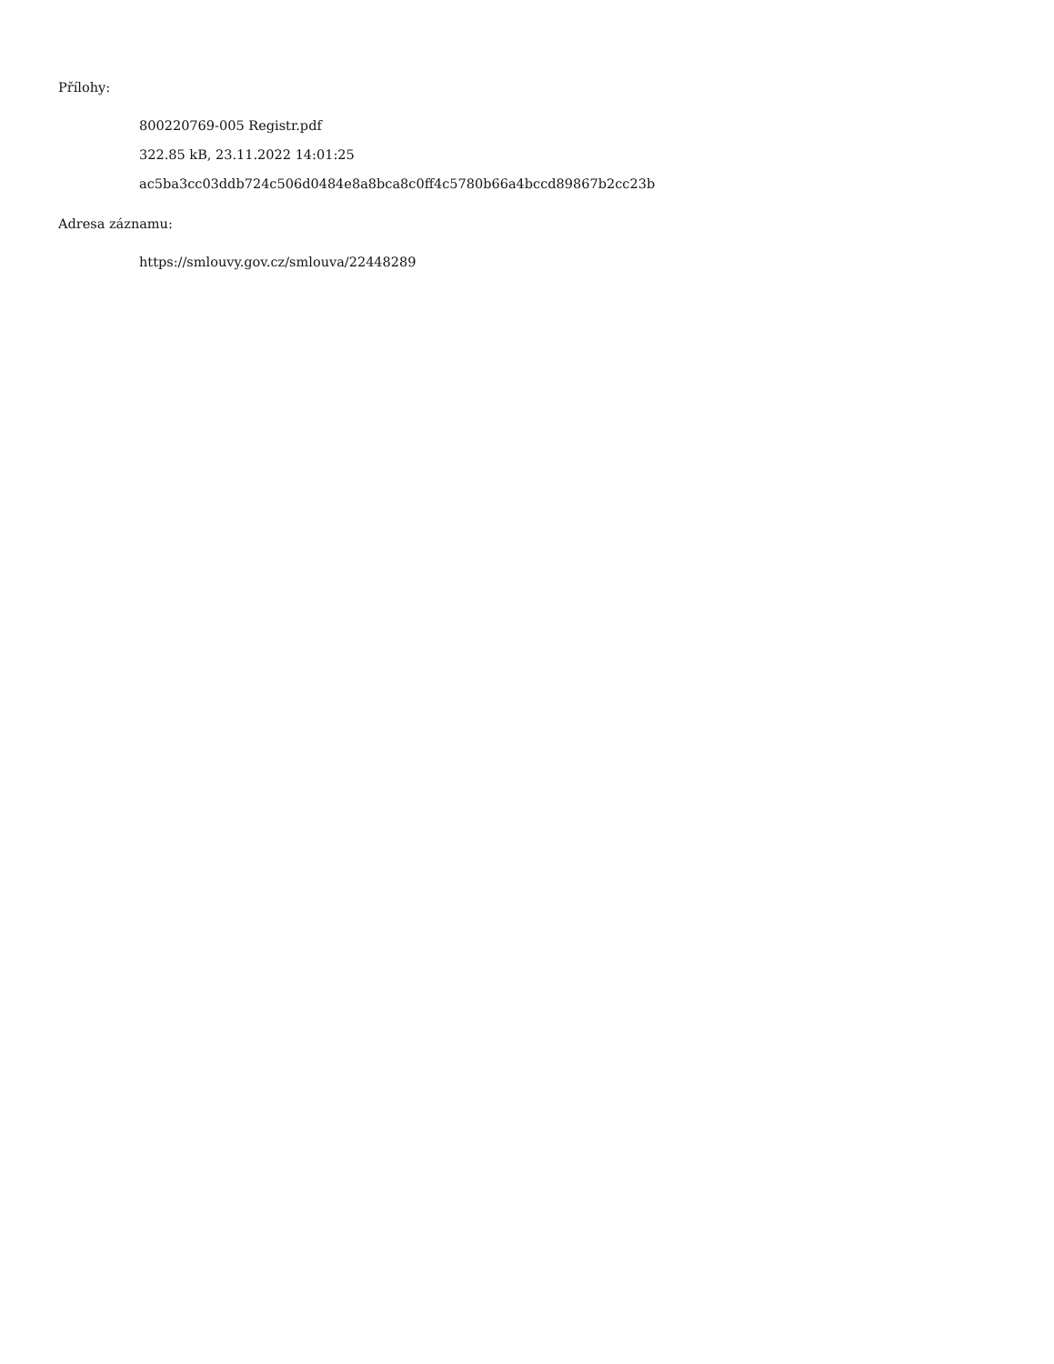Přílohy:
800220769-005 Registr.pdf
322.85 kB, 23.11.2022 14:01:25
ac5ba3cc03ddb724c506d0484e8a8bca8c0ff4c5780b66a4bccd89867b2cc23b
Adresa záznamu:
https://smlouvy.gov.cz/smlouva/22448289